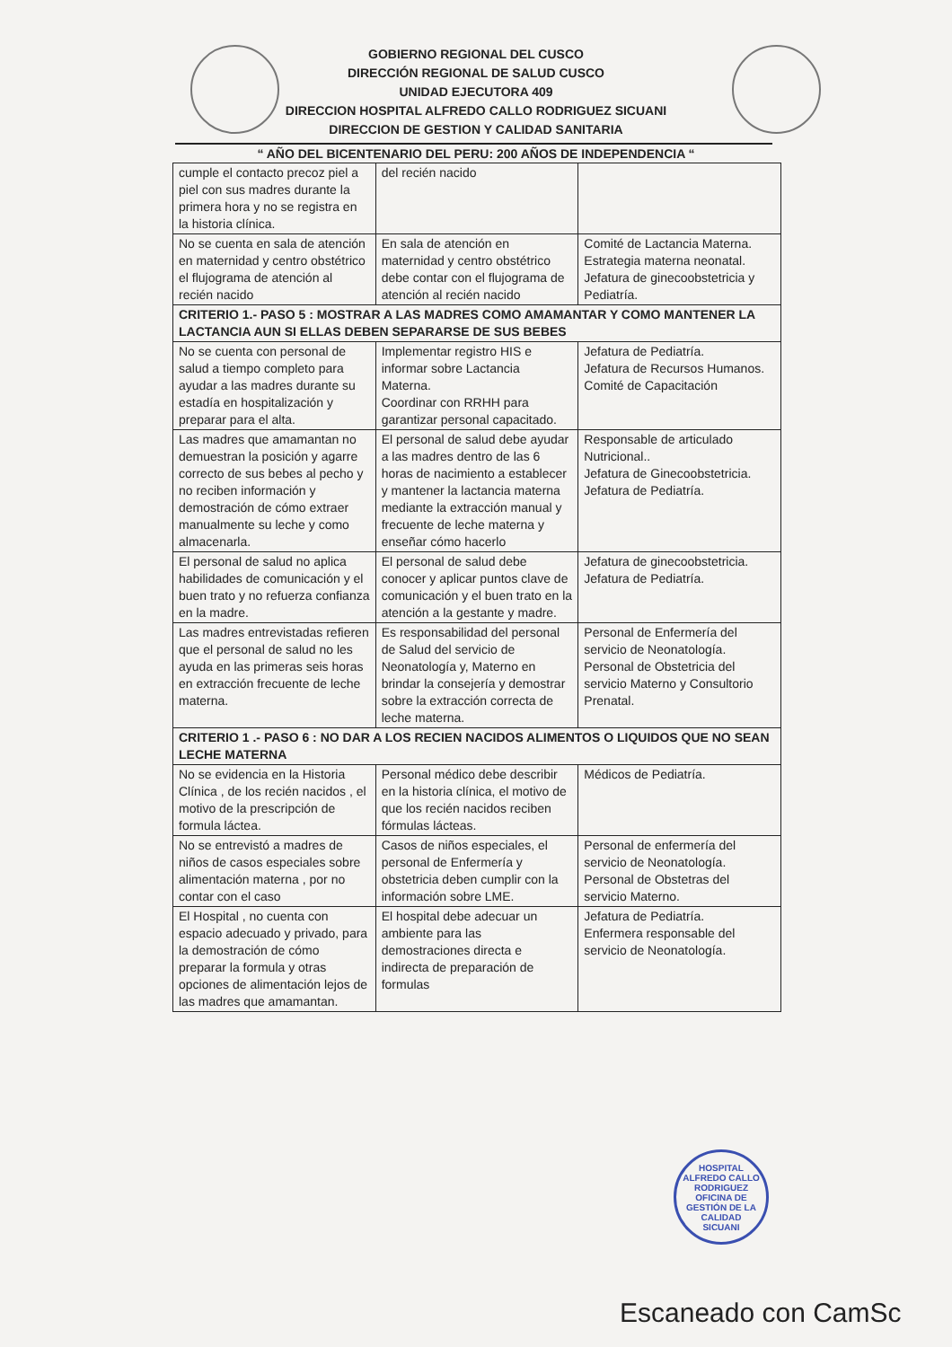GOBIERNO REGIONAL DEL CUSCO
DIRECCIÓN REGIONAL DE SALUD CUSCO
UNIDAD EJECUTORA 409
DIRECCION HOSPITAL ALFREDO CALLO RODRIGUEZ SICUANI
DIRECCION DE GESTION Y CALIDAD SANITARIA
“ AÑO DEL BICENTENARIO DEL PERU: 200 AÑOS DE INDEPENDENCIA “
| cumple el contacto precoz piel a piel con sus madres durante la primera hora y no se registra en la historia clínica. | del recién nacido | |
| No se cuenta en sala de atención en maternidad y centro obstétrico el flujograma de atención al recién nacido | En sala de atención en maternidad y centro obstétrico debe contar con el flujograma de atención al recién nacido | Comité de Lactancia Materna. Estrategia materna neonatal. Jefatura de ginecoobstetricia y Pediatría. |
| CRITERIO 1.- PASO 5 : MOSTRAR A LAS MADRES COMO AMAMANTAR Y COMO MANTENER LA LACTANCIA AUN SI ELLAS DEBEN SEPARARSE DE SUS BEBES | | |
| No se cuenta con personal de salud a tiempo completo para ayudar a las madres durante su estadía en hospitalización y preparar para el alta. | Implementar registro HIS e informar sobre Lactancia Materna. Coordinar con RRHH para garantizar personal capacitado. | Jefatura de Pediatría. Jefatura de Recursos Humanos. Comité de Capacitación |
| Las madres que amamantan no demuestran la posición y agarre correcto de sus bebes al pecho y no reciben información y demostración de cómo extraer manualmente su leche y como almacenarla. | El personal de salud debe ayudar a las madres dentro de las 6 horas de nacimiento a establecer y mantener la lactancia materna mediante la extracción manual y frecuente de leche materna y enseñar cómo hacerlo | Responsable de articulado Nutricional.. Jefatura de Ginecoobstetricia. Jefatura de Pediatría. |
| El personal de salud no aplica habilidades de comunicación y el buen trato y no refuerza confianza en la madre. | El personal de salud debe conocer y aplicar puntos clave de comunicación y el buen trato en la atención a la gestante y madre. | Jefatura de ginecoobstetricia. Jefatura de Pediatría. |
| Las madres entrevistadas refieren que el personal de salud no les ayuda en las primeras seis horas en extracción frecuente de leche materna. | Es responsabilidad del personal de Salud del servicio de Neonatología y, Materno en brindar la consejería y demostrar sobre la extracción correcta de leche materna. | Personal de Enfermería del servicio de Neonatología. Personal de Obstetricia del servicio Materno y Consultorio Prenatal. |
| CRITERIO 1 .- PASO 6 : NO DAR A LOS RECIEN NACIDOS ALIMENTOS O LIQUIDOS QUE NO SEAN LECHE MATERNA | | |
| No se evidencia en la Historia Clínica , de los recién nacidos , el motivo de la prescripción de formula láctea. | Personal médico debe describir en la historia clínica, el motivo de que los recién nacidos reciben fórmulas lácteas. | Médicos de Pediatría. |
| No se entrevistó a madres de niños de casos especiales sobre alimentación materna , por no contar con el caso | Casos de niños especiales, el personal de Enfermería y obstetricia deben cumplir con la información sobre LME. | Personal de enfermería del servicio de Neonatología. Personal de Obstetras del servicio Materno. |
| El Hospital , no cuenta con espacio adecuado y privado, para la demostración de cómo preparar la formula y otras opciones de alimentación lejos de las madres que amamantan. | El hospital debe adecuar un ambiente para las demostraciones directa e indirecta de preparación de formulas | Jefatura de Pediatría. Enfermera responsable del servicio de Neonatología. |
HOSPITAL ALFREDO CALLO RODRIGUEZ
OFICINA DE GESTIÓN DE LA CALIDAD
SICUANI
Escaneado con CamSc